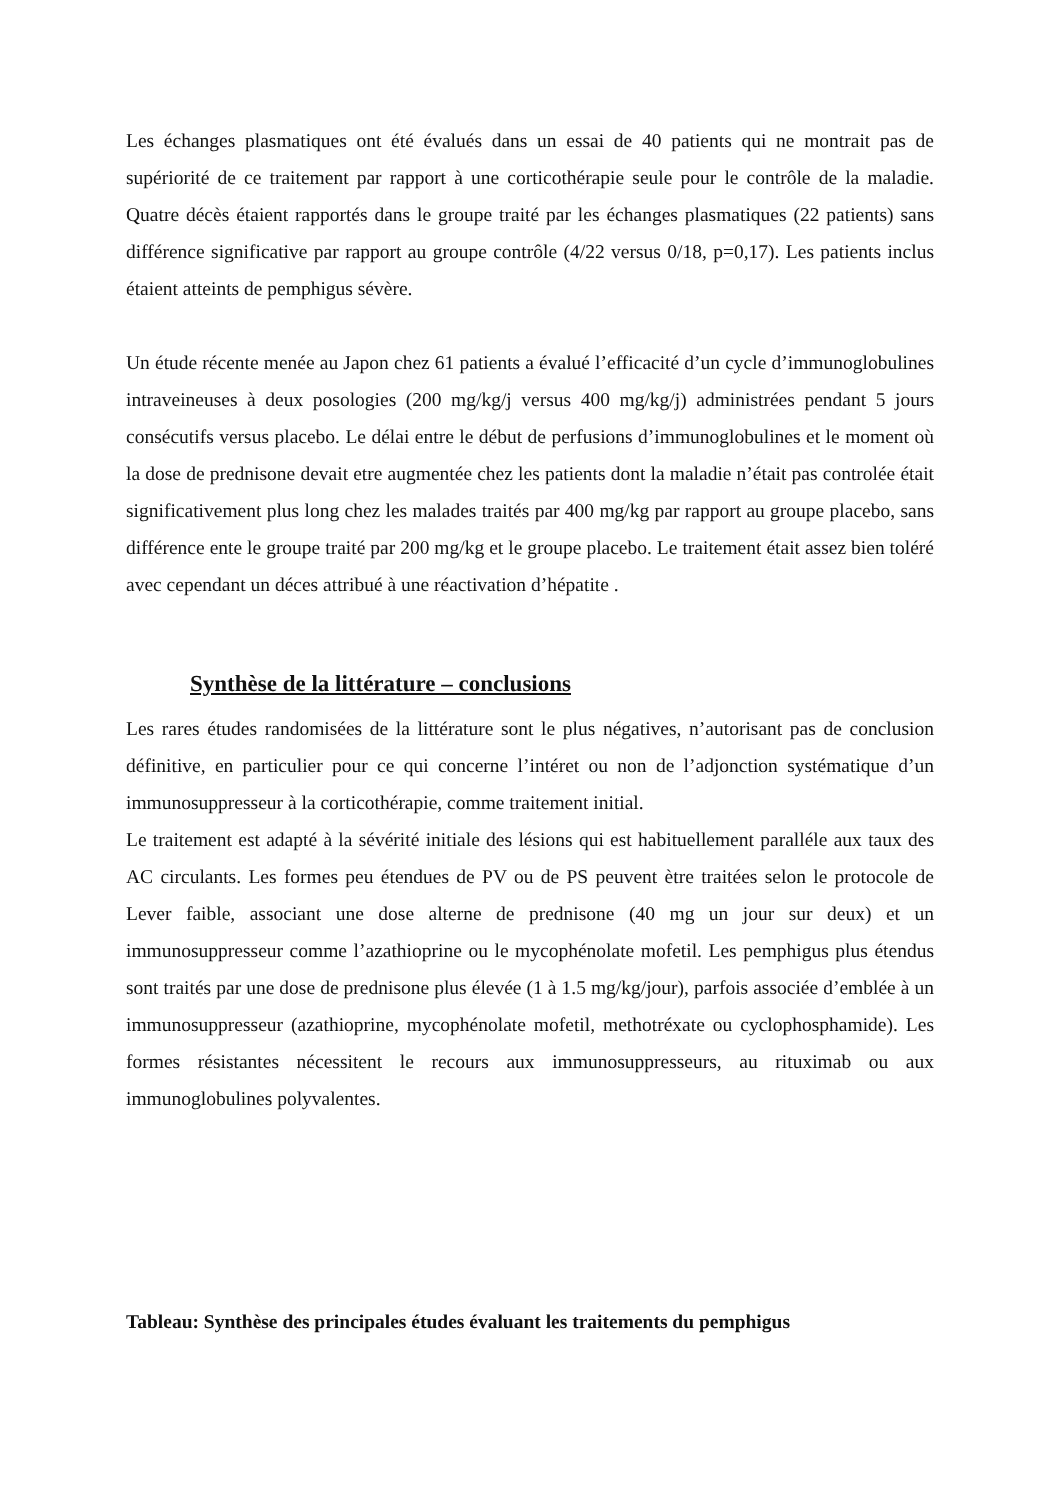Les échanges plasmatiques ont été évalués dans un essai de 40 patients qui ne montrait pas de supériorité de ce traitement par rapport à une corticothérapie seule pour le contrôle de la maladie. Quatre décès étaient rapportés dans le groupe traité par les échanges plasmatiques (22 patients) sans différence significative par rapport au groupe contrôle (4/22 versus 0/18, p=0,17). Les patients inclus étaient atteints de pemphigus sévère.
Un étude récente menée au Japon chez 61 patients a évalué l’efficacité d’un cycle d’immunoglobulines intraveineuses à deux posologies (200 mg/kg/j versus 400 mg/kg/j) administrées pendant 5 jours consécutifs versus placebo. Le délai entre le début de perfusions d’immunoglobulines et le moment où la dose de prednisone devait etre augmentée chez les patients dont la maladie n’était pas controlée était significativement plus long chez les malades traités par 400 mg/kg par rapport au groupe placebo, sans différence ente le groupe traité par 200 mg/kg et le groupe placebo. Le traitement était assez bien toléré avec cependant un déces attribué à une réactivation d’hépatite .
Synthèse de la littérature – conclusions
Les rares études randomisées de la littérature sont le plus négatives, n’autorisant pas de conclusion définitive, en particulier pour ce qui concerne l’intéret ou non de l’adjonction systématique d’un immunosuppresseur à la corticothérapie, comme traitement initial.
Le traitement est adapté à la sévérité initiale des lésions qui est habituellement paralléle aux taux des AC circulants. Les formes peu étendues de PV ou de PS peuvent ètre traitées selon le protocole de Lever faible, associant une dose alterne de prednisone (40 mg un jour sur deux) et un immunosuppresseur comme l’azathioprine ou le mycophénolate mofetil. Les pemphigus plus étendus sont traités par une dose de prednisone plus élevée (1 à 1.5 mg/kg/jour), parfois associée d’emblée à un immunosuppresseur (azathioprine, mycophénolate mofetil, methotréxate ou cyclophosphamide). Les formes résistantes nécessitent le recours aux immunosuppresseurs, au rituximab ou aux immunoglobulines polyvalentes.
Tableau: Synthèse des principales études évaluant les traitements du pemphigus